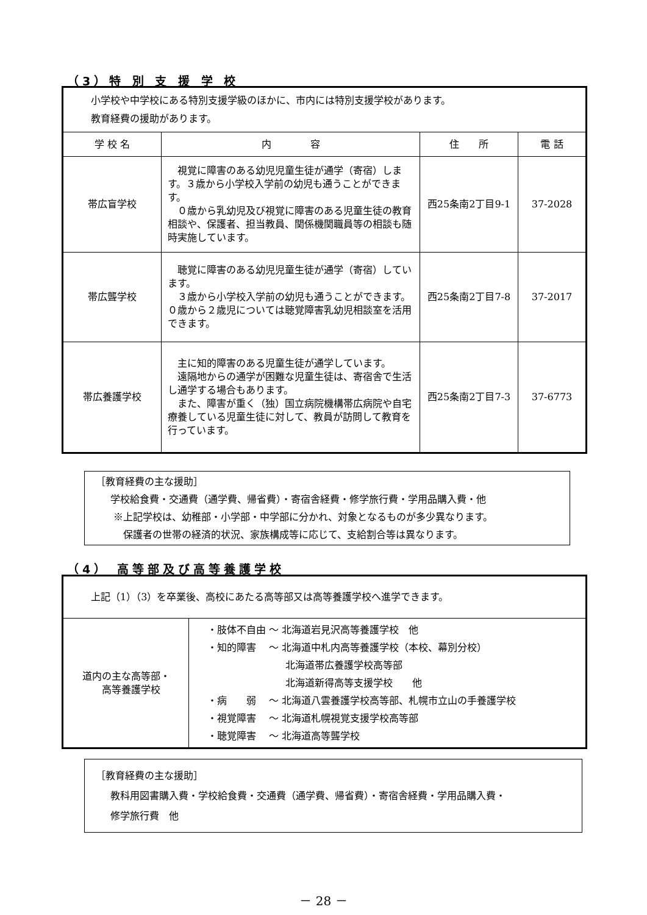（3）特 別 支 援 学 校
| 小学校や中学校にある特別支援学級のほかに、市内には特別支援学校があります。 教育経費の援助があります。 | | | |
| 学 校 名 | 内 容 | 住 所 | 電 話 |
| 帯広盲学校 | 視覚に障害のある幼児児童生徒が通学（寄宿）します。３歳から小学校入学前の幼児も通うことができます。 ０歳から乳幼児及び視覚に障害のある児童生徒の教育相談や、保護者、担当教員、関係機関職員等の相談も随時実施しています。 | 西25条南2丁目9-1 | 37-2028 |
| 帯広聾学校 | 聴覚に障害のある幼児児童生徒が通学（寄宿）しています。 ３歳から小学校入学前の幼児も通うことができます。０歳から２歳児については聴覚障害乳幼児相談室を活用できます。 | 西25条南2丁目7-8 | 37-2017 |
| 帯広養護学校 | 主に知的障害のある児童生徒が通学しています。 遠隔地からの通学が困難な児童生徒は、寄宿舎で生活し通学する場合もあります。 また、障害が重く（独）国立病院機構帯広病院や自宅療養している児童生徒に対して、教員が訪問して教育を行っています。 | 西25条南2丁目7-3 | 37-6773 |
　［教育経費の主な援助］
　　学校給食費・交通費（通学費、帰省費）・寄宿舎経費・修学旅行費・学用品購入費・他
　　 ※上記学校は、幼稚部・小学部・中学部に分かれ、対象となるものが多少異なります。
　　　 保護者の世帯の経済的状況、家族構成等に応じて、支給割合等は異なります。
（4） 高等部及び高等養護学校
| 上記（1）（3）を卒業後、高校にあたる高等部又は高等養護学校へ進学できます。 | |
| 道内の主な高等部・ 高等養護学校 | ・肢体不自由 ～ 北海道岩見沢高等養護学校 他 ・知的障害 ～ 北海道中札内高等養護学校（本校、幕別分校） 北海道帯広養護学校高等部 北海道新得高等支援学校 他 ・病 弱 ～ 北海道八雲養護学校高等部、札幌市立山の手養護学校 ・視覚障害 ～ 北海道札幌視覚支援学校高等部 ・聴覚障害 ～ 北海道高等聾学校 |
　［教育経費の主な援助］
　　教科用図書購入費・学校給食費・交通費（通学費、帰省費）・寄宿舎経費・学用品購入費・
　　修学旅行費　他
－ 28 －